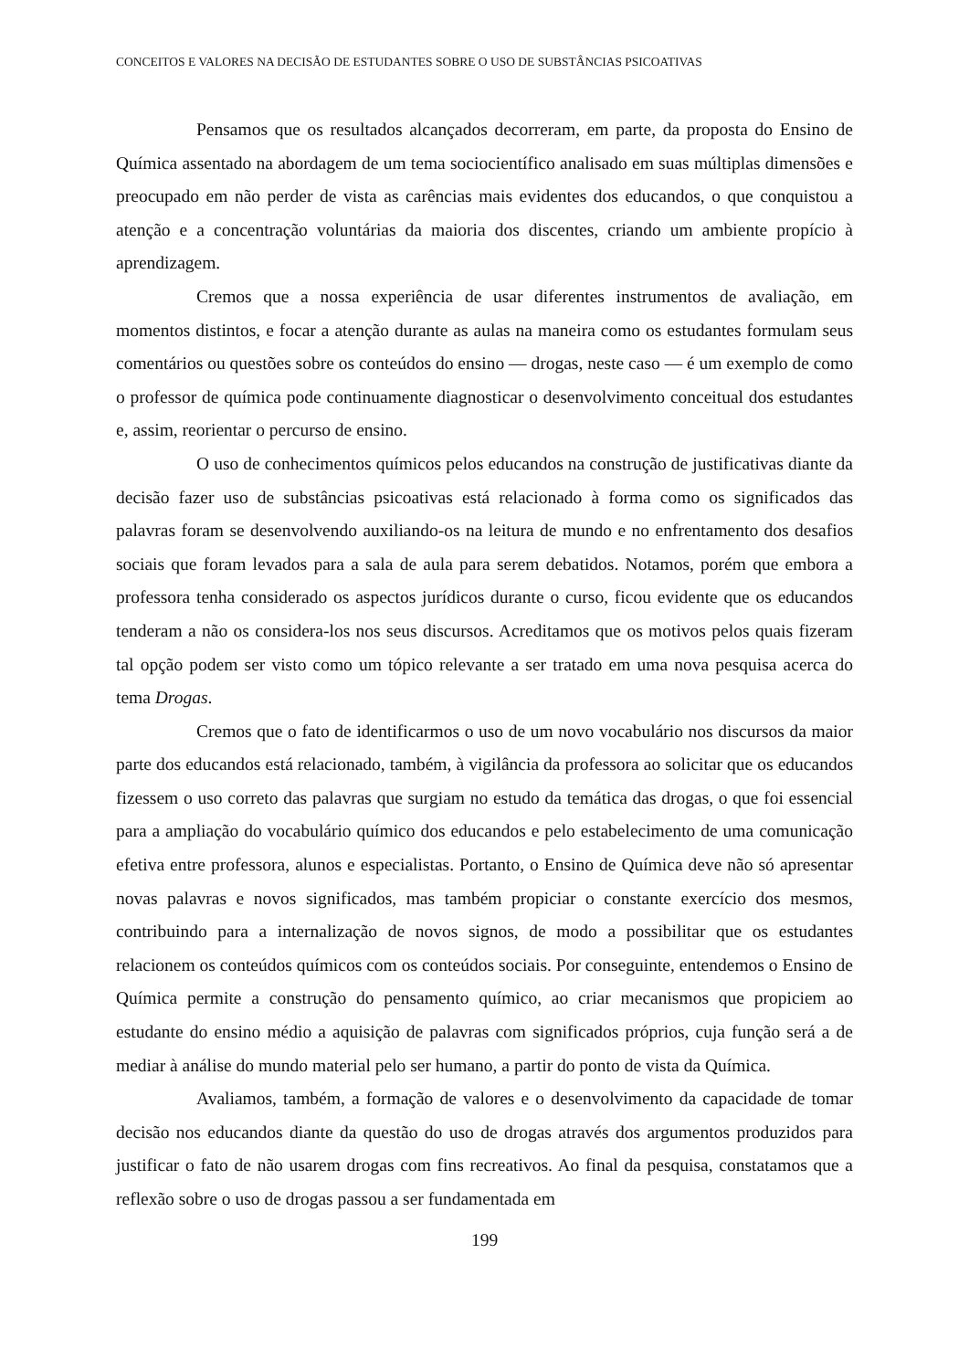CONCEITOS E VALORES NA DECISÃO DE ESTUDANTES SOBRE O USO DE SUBSTÂNCIAS PSICOATIVAS
Pensamos que os resultados alcançados decorreram, em parte, da proposta do Ensino de Química assentado na abordagem de um tema sociocientífico analisado em suas múltiplas dimensões e preocupado em não perder de vista as carências mais evidentes dos educandos, o que conquistou a atenção e a concentração voluntárias da maioria dos discentes, criando um ambiente propício à aprendizagem.
Cremos que a nossa experiência de usar diferentes instrumentos de avaliação, em momentos distintos, e focar a atenção durante as aulas na maneira como os estudantes formulam seus comentários ou questões sobre os conteúdos do ensino — drogas, neste caso — é um exemplo de como o professor de química pode continuamente diagnosticar o desenvolvimento conceitual dos estudantes e, assim, reorientar o percurso de ensino.
O uso de conhecimentos químicos pelos educandos na construção de justificativas diante da decisão fazer uso de substâncias psicoativas está relacionado à forma como os significados das palavras foram se desenvolvendo auxiliando-os na leitura de mundo e no enfrentamento dos desafios sociais que foram levados para a sala de aula para serem debatidos. Notamos, porém que embora a professora tenha considerado os aspectos jurídicos durante o curso, ficou evidente que os educandos tenderam a não os considera-los nos seus discursos. Acreditamos que os motivos pelos quais fizeram tal opção podem ser visto como um tópico relevante a ser tratado em uma nova pesquisa acerca do tema Drogas.
Cremos que o fato de identificarmos o uso de um novo vocabulário nos discursos da maior parte dos educandos está relacionado, também, à vigilância da professora ao solicitar que os educandos fizessem o uso correto das palavras que surgiam no estudo da temática das drogas, o que foi essencial para a ampliação do vocabulário químico dos educandos e pelo estabelecimento de uma comunicação efetiva entre professora, alunos e especialistas. Portanto, o Ensino de Química deve não só apresentar novas palavras e novos significados, mas também propiciar o constante exercício dos mesmos, contribuindo para a internalização de novos signos, de modo a possibilitar que os estudantes relacionem os conteúdos químicos com os conteúdos sociais. Por conseguinte, entendemos o Ensino de Química permite a construção do pensamento químico, ao criar mecanismos que propiciem ao estudante do ensino médio a aquisição de palavras com significados próprios, cuja função será a de mediar à análise do mundo material pelo ser humano, a partir do ponto de vista da Química.
Avaliamos, também, a formação de valores e o desenvolvimento da capacidade de tomar decisão nos educandos diante da questão do uso de drogas através dos argumentos produzidos para justificar o fato de não usarem drogas com fins recreativos. Ao final da pesquisa, constatamos que a reflexão sobre o uso de drogas passou a ser fundamentada em
199